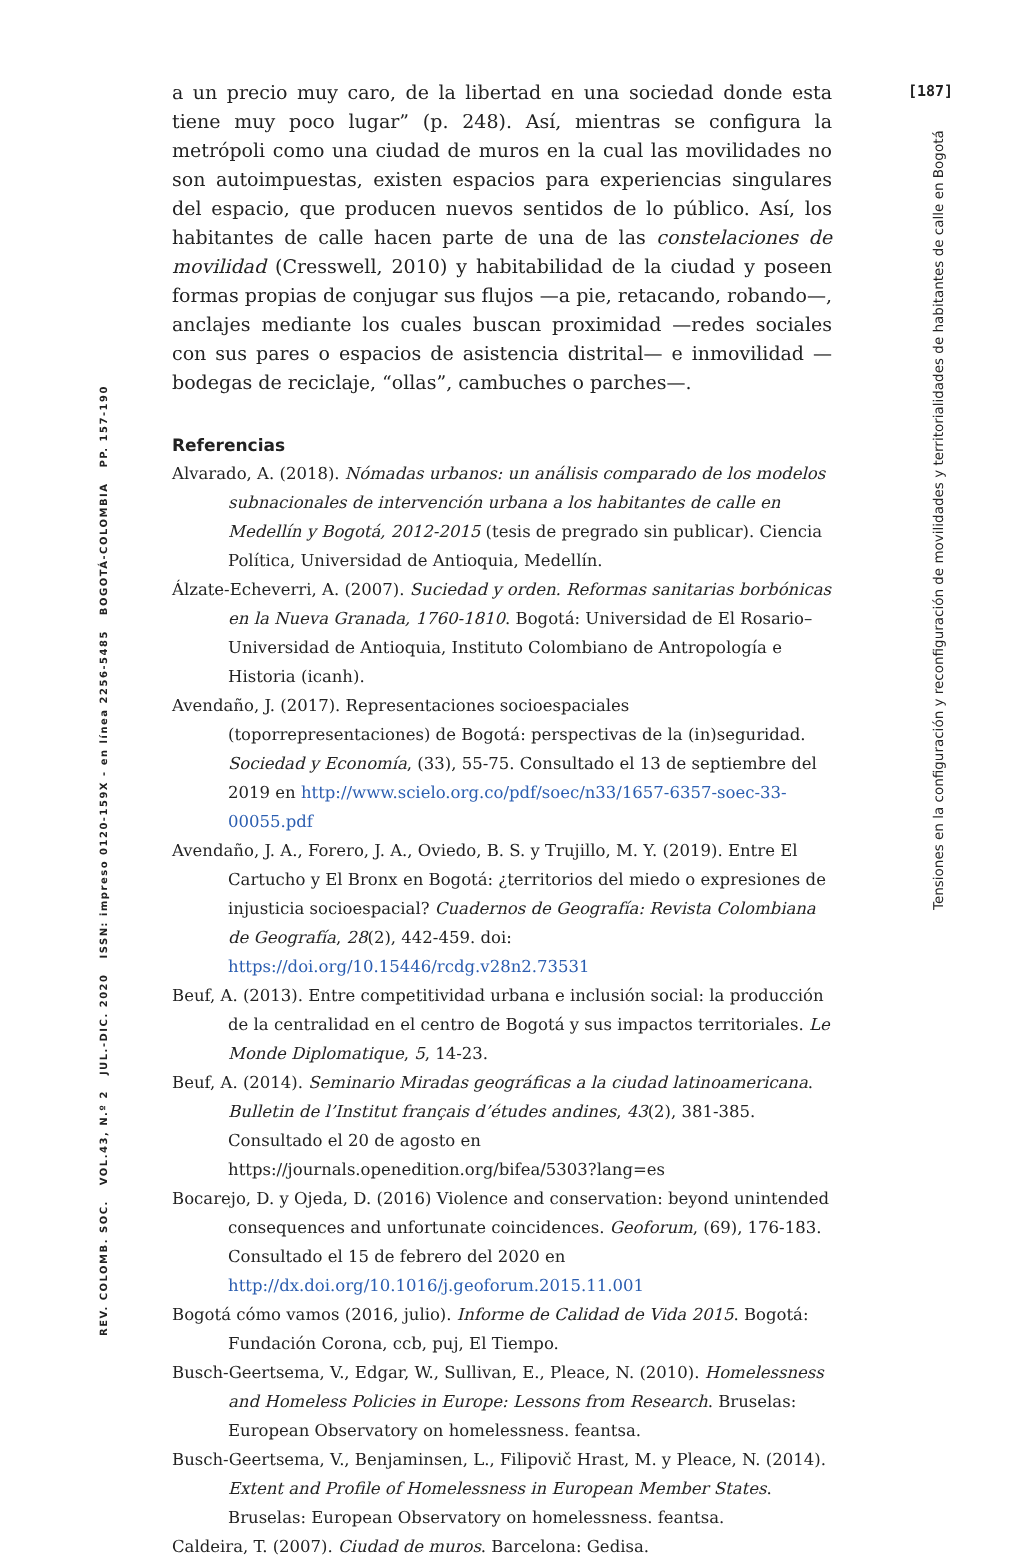[187]
Tensiones en la configuración y reconfiguración de movilidades y territorialidades de habitantes de calle en Bogotá
REV. COLOMB. SOC. VOL.43, N.º 2 JUL.-DIC. 2020 ISSN: impreso 0120-159X - en línea 2256-5485 BOGOTÁ-COLOMBIA PP. 157-190
a un precio muy caro, de la libertad en una sociedad donde esta tiene muy poco lugar” (p. 248). Así, mientras se configura la metrópoli como una ciudad de muros en la cual las movilidades no son autoimpuestas, existen espacios para experiencias singulares del espacio, que producen nuevos sentidos de lo público. Así, los habitantes de calle hacen parte de una de las constelaciones de movilidad (Cresswell, 2010) y habitabilidad de la ciudad y poseen formas propias de conjugar sus flujos —a pie, retacando, robando—, anclajes mediante los cuales buscan proximidad —redes sociales con sus pares o espacios de asistencia distrital— e inmovilidad —bodegas de reciclaje, “ollas”, cambuches o parches—.
Referencias
Alvarado, A. (2018). Nómadas urbanos: un análisis comparado de los modelos subnacionales de intervención urbana a los habitantes de calle en Medellín y Bogotá, 2012-2015 (tesis de pregrado sin publicar). Ciencia Política, Universidad de Antioquia, Medellín.
Álzate-Echeverri, A. (2007). Suciedad y orden. Reformas sanitarias borbónicas en la Nueva Granada, 1760-1810. Bogotá: Universidad de El Rosario–Universidad de Antioquia, Instituto Colombiano de Antropología e Historia (icanh).
Avendaño, J. (2017). Representaciones socioespaciales (toporrepresentaciones) de Bogotá: perspectivas de la (in)seguridad. Sociedad y Economía, (33), 55-75. Consultado el 13 de septiembre del 2019 en http://www.scielo.org.co/pdf/soec/n33/1657-6357-soec-33-00055.pdf
Avendaño, J. A., Forero, J. A., Oviedo, B. S. y Trujillo, M. Y. (2019). Entre El Cartucho y El Bronx en Bogotá: ¿territorios del miedo o expresiones de injusticia socioespacial? Cuadernos de Geografía: Revista Colombiana de Geografía, 28(2), 442-459. doi: https://doi.org/10.15446/rcdg.v28n2.73531
Beuf, A. (2013). Entre competitividad urbana e inclusión social: la producción de la centralidad en el centro de Bogotá y sus impactos territoriales. Le Monde Diplomatique, 5, 14-23.
Beuf, A. (2014). Seminario Miradas geográficas a la ciudad latinoamericana. Bulletin de l’Institut français d’études andines, 43(2), 381-385. Consultado el 20 de agosto en https://journals.openedition.org/bifea/5303?lang=es
Bocarejo, D. y Ojeda, D. (2016) Violence and conservation: beyond unintended consequences and unfortunate coincidences. Geoforum, (69), 176-183. Consultado el 15 de febrero del 2020 en http://dx.doi.org/10.1016/j.geoforum.2015.11.001
Bogotá cómo vamos (2016, julio). Informe de Calidad de Vida 2015. Bogotá: Fundación Corona, ccb, puj, El Tiempo.
Busch-Geertsema, V., Edgar, W., Sullivan, E., Pleace, N. (2010). Homelessness and Homeless Policies in Europe: Lessons from Research. Bruselas: European Observatory on homelessness. feantsa.
Busch-Geertsema, V., Benjaminsen, L., Filipovič Hrast, M. y Pleace, N. (2014). Extent and Profile of Homelessness in European Member States. Bruselas: European Observatory on homelessness. feantsa.
Caldeira, T. (2007). Ciudad de muros. Barcelona: Gedisa.